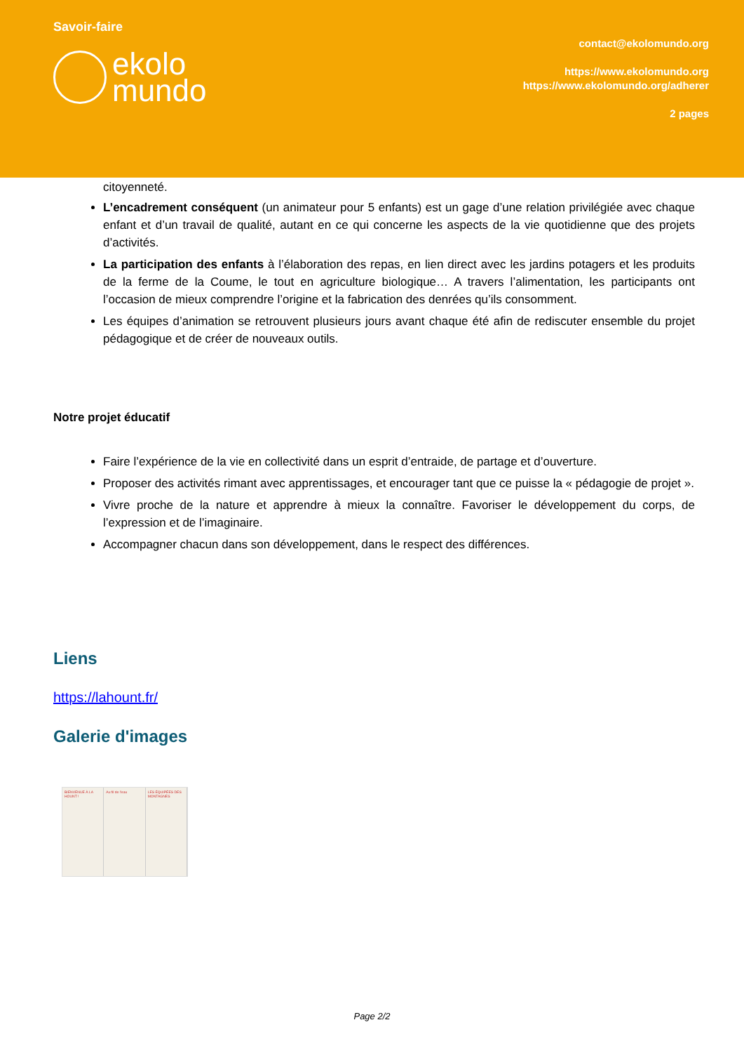Savoir-faire
ekolo
mundo
contact@ekolomundo.org
https://www.ekolomundo.org
https://www.ekolomundo.org/adherer
2 pages
citoyenneté.
L’encadrement conséquent (un animateur pour 5 enfants) est un gage d’une relation privilégiée avec chaque enfant et d’un travail de qualité, autant en ce qui concerne les aspects de la vie quotidienne que des projets d’activités.
La participation des enfants à l’élaboration des repas, en lien direct avec les jardins potagers et les produits de la ferme de la Coume, le tout en agriculture biologique… A travers l’alimentation, les participants ont l’occasion de mieux comprendre l’origine et la fabrication des denrées qu’ils consomment.
Les équipes d’animation se retrouvent plusieurs jours avant chaque été afin de rediscuter ensemble du projet pédagogique et de créer de nouveaux outils.
Notre projet éducatif
Faire l’expérience de la vie en collectivité dans un esprit d’entraide, de partage et d’ouverture.
Proposer des activités rimant avec apprentissages, et encourager tant que ce puisse la « pédagogie de projet ».
Vivre proche de la nature et apprendre à mieux la connaître. Favoriser le développement du corps, de l’expression et de l’imaginaire.
Accompagner chacun dans son développement, dans le respect des différences.
Liens
https://lahount.fr/
Galerie d'images
BIENVENUE À LA HOUNT ! Au fil de l'eau LES ÉQUIPÉES DES MONTAGNES
Page 2/2